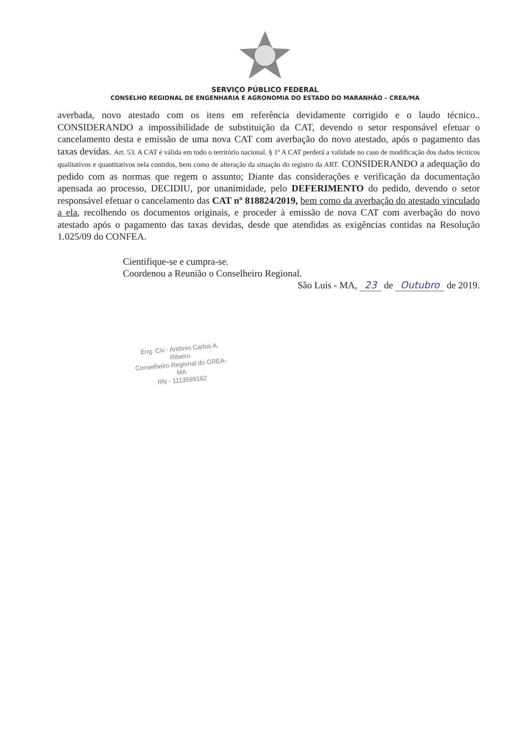SERVIÇO PÚBLICO FEDERAL
CONSELHO REGIONAL DE ENGENHARIA E AGRONOMIA DO ESTADO DO MARANHÃO – CREA/MA
averbada, novo atestado com os itens em referência devidamente corrigido e o laudo técnico.. CONSIDERANDO a impossibilidade de substituição da CAT, devendo o setor responsável efetuar o cancelamento desta e emissão de uma nova CAT com averbação do novo atestado, após o pagamento das taxas devidas. Art. 53. A CAT é válida em todo o território nacional. § 1º A CAT perderá a validade no caso de modificação dos dados técnicos qualitativos e quantitativos nela contidos, bem como de alteração da situação do registro da ART. CONSIDERANDO a adequação do pedido com as normas que regem o assunto; Diante das considerações e verificação da documentação apensada ao processo, DECIDIU, por unanimidade, pelo DEFERIMENTO do pedido, devendo o setor responsável efetuar o cancelamento das CAT nº 818824/2019, bem como da averbação do atestado vinculado a ela, recolhendo os documentos originais, e proceder à emissão de nova CAT com averbação do novo atestado após o pagamento das taxas devidas, desde que atendidas as exigências contidas na Resolução 1.025/09 do CONFEA.
Cientifique-se e cumpra-se.
Coordenou a Reunião o Conselheiro Regional.
São Luís - MA, 23 de Outubro de 2019.
Eng. Civ.- Antônio Carlos A. Ribeiro
Conselheiro Regional do CREA-MA
RN - 1113599162